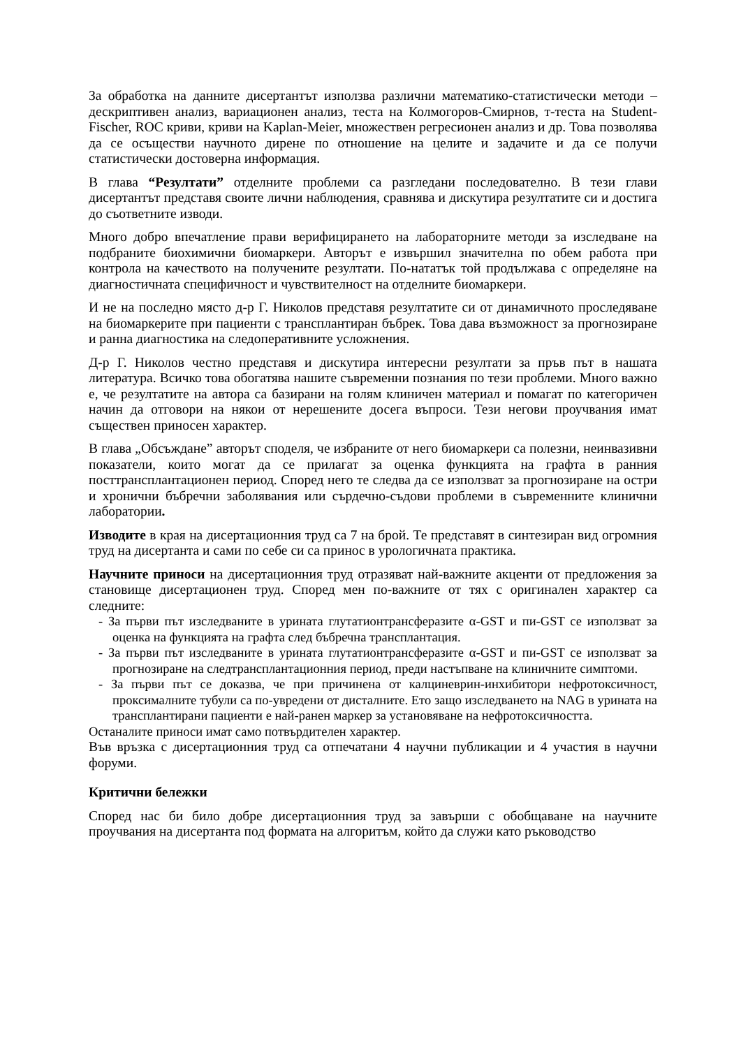За обработка на данните дисертантът използва различни математико-статистически методи – дескриптивен анализ, вариационен анализ, теста на Колмогоров-Смирнов, т-теста на Student-Fischer, ROC криви, криви на Kaplan-Meier, множествен регресионен анализ и др. Това позволява да се осъществи научното дирене по отношение на целите и задачите и да се получи статистически достоверна информация.
В глава “Резултати” отделните проблеми са разгледани последователно. В тези глави дисертантът представя своите лични наблюдения, сравнява и дискутира резултатите си и достига до съответните изводи.
Много добро впечатление прави верифицирането на лабораторните методи за изследване на подбраните биохимични биомаркери. Авторът е извършил значителна по обем работа при контрола на качеството на получените резултати. По-нататък той продължава с определяне на диагностичната специфичност и чувствителност на отделните биомаркери.
И не на последно място д-р Г. Николов представя резултатите си от динамичното проследяване на биомаркерите при пациенти с трансплантиран бъбрек. Това дава възможност за прогнозиране и ранна диагностика на следоперативните усложнения.
Д-р Г. Николов честно представя и дискутира интересни резултати за пръв път в нашата литература. Всичко това обогатява нашите съвременни познания по тези проблеми. Много важно е, че резултатите на автора са базирани на голям клиничен материал и помагат по категоричен начин да отговори на някои от нерешените досега въпроси. Тези негови проучвания имат съществен приносен характер.
В глава „Обсъждане” авторът споделя, че избраните от него биомаркери са полезни, неинвазивни показатели, които могат да се прилагат за оценка функцията на графта в ранния посттрансплантационен период. Според него те следва да се използват за прогнозиране на остри и хронични бъбречни заболявания или сърдечно-съдови проблеми в съвременните клинични лаборатории.
Изводите в края на дисертационния труд са 7 на брой. Те представят в синтезиран вид огромния труд на дисертанта и сами по себе си са принос в урологичната практика.
Научните приноси на дисертационния труд отразяват най-важните акценти от предложения за становище дисертационен труд. Според мен по-важните от тях с оригинален характер са следните:
- За първи път изследваните в урината глутатионтрансферазите α-GST и пи-GST се използват за оценка на функцията на графта след бъбречна трансплантация.
- За първи път изследваните в урината глутатионтрансферазите α-GST и пи-GST се използват за прогнозиране на следтрансплантационния период, преди настъпване на клиничните симптоми.
- За първи път се доказва, че при причинена от калциневрин-инхибитори нефротоксичност, проксималните тубули са по-увредени от дисталните. Ето защо изследването на NAG в урината на трансплантирани пациенти е най-ранен маркер за установяване на нефротоксичността.
Останалите приноси имат само потвърдителен характер.
Във връзка с дисертационния труд са отпечатани 4 научни публикации и 4 участия в научни форуми.
Критични бележки
Според нас би било добре дисертационния труд за завърши с обобщаване на научните проучвания на дисертанта под формата на алгоритъм, който да служи като ръководство